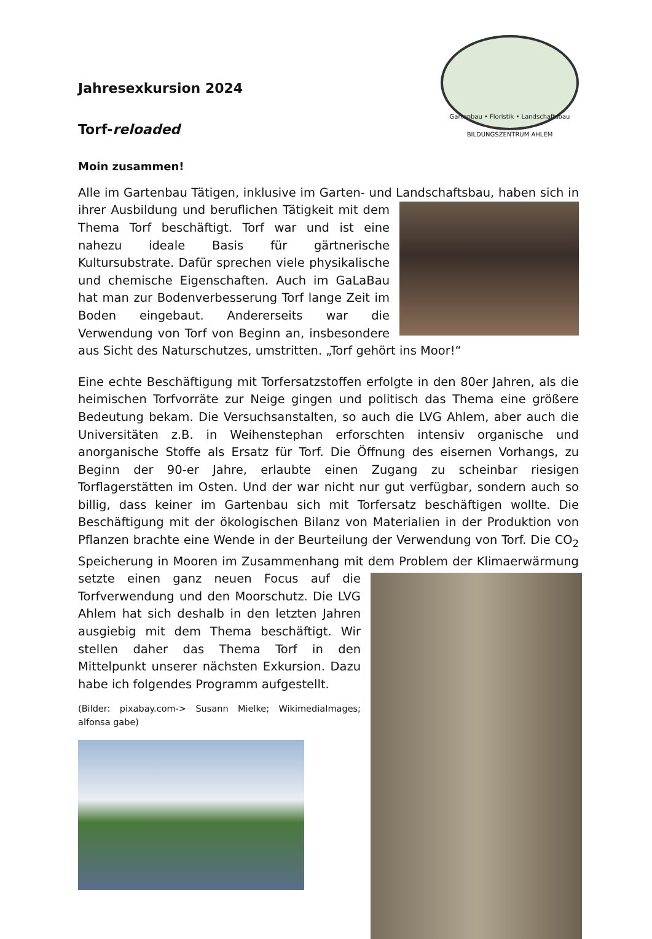Jahresexkursion 2024
Torf-reloaded
Gartenbau • Floristik • Landschaftsbau
BILDUNGSZENTRUM AHLEM
Moin zusammen!
Alle im Gartenbau Tätigen, inklusive im Garten- und Landschaftsbau, haben sich in ihrer Ausbildung und beruflichen Tätigkeit mit dem Thema Torf beschäftigt. Torf war und ist eine nahezu ideale Basis für gärtnerische Kultursubstrate. Dafür sprechen viele physikalische und chemische Eigenschaften. Auch im GaLaBau hat man zur Bodenverbesserung Torf lange Zeit im Boden eingebaut. Andererseits war die Verwendung von Torf von Beginn an, insbesondere aus Sicht des Naturschutzes, umstritten. „Torf gehört ins Moor!“
Eine echte Beschäftigung mit Torfersatzstoffen erfolgte in den 80er Jahren, als die heimischen Torfvorräte zur Neige gingen und politisch das Thema eine größere Bedeutung bekam. Die Versuchsanstalten, so auch die LVG Ahlem, aber auch die Universitäten z.B. in Weihenstephan erforschten intensiv organische und anorganische Stoffe als Ersatz für Torf. Die Öffnung des eisernen Vorhangs, zu Beginn der 90-er Jahre, erlaubte einen Zugang zu scheinbar riesigen Torflagerstätten im Osten. Und der war nicht nur gut verfügbar, sondern auch so billig, dass keiner im Gartenbau sich mit Torfersatz beschäftigen wollte. Die Beschäftigung mit der ökologischen Bilanz von Materialien in der Produktion von Pflanzen brachte eine Wende in der Beurteilung der Verwendung von Torf. Die CO<sub>2</sub> Speicherung in Mooren im Zusammenhang mit dem Problem der Klimaerwärmung setzte einen ganz neuen Focus auf die Torfverwendung und den Moorschutz. Die LVG Ahlem hat sich deshalb in den letzten Jahren ausgiebig mit dem Thema beschäftigt. Wir stellen daher das Thema Torf in den Mittelpunkt unserer nächsten Exkursion. Dazu habe ich folgendes Programm aufgestellt.
(Bilder: pixabay.com-> Susann Mielke; WikimediaImages; alfonsa gabe)